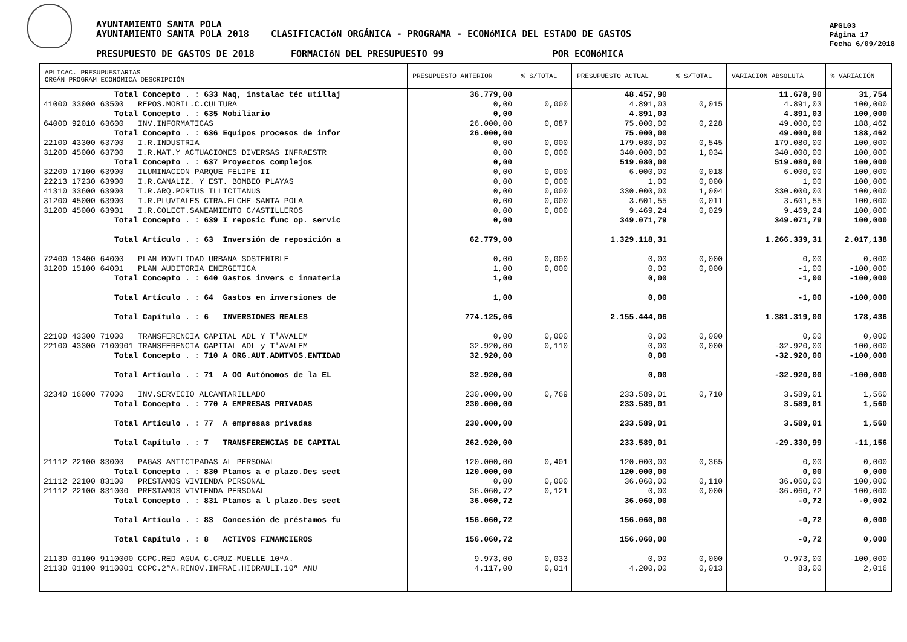AYUNTAMIENTO SANTA POLA
AYUNTAMIENTO SANTA POLA 2018 CLASIFICACIóN ORGÁNICA - PROGRAMA - ECONóMICA DEL ESTADO DE GASTOS
PRESUPUESTO DE GASTOS DE 2018 FORMACIóN DEL PRESUPUESTO 99 POR ECONóMICA
APGL03
Página 17
Fecha 6/09/2018
| APLICAC. PRESUPUESTARIAS ORGÁN PROGRAM ECONÓMICA DESCRIPCIÓN | PRESUPUESTO ANTERIOR | % S/TOTAL | PRESUPUESTO ACTUAL | % S/TOTAL | VARIACIÓN ABSOLUTA | % VARIACIÓN |
| --- | --- | --- | --- | --- | --- | --- |
| Total Concepto . : 633 Maq, instalac téc utillaj | 36.779,00 | | 48.457,90 | | 11.678,90 | 31,754 |
| 41000 33000 63500 REPOS.MOBIL.C.CULTURA | 0,00 | 0,000 | 4.891,03 | 0,015 | 4.891,03 | 100,000 |
| Total Concepto . : 635 Mobiliario | 0,00 | | 4.891,03 | | 4.891,03 | 100,000 |
| 64000 92010 63600 INV.INFORMATICAS | 26.000,00 | 0,087 | 75.000,00 | 0,228 | 49.000,00 | 188,462 |
| Total Concepto . : 636 Equipos procesos de infor | 26.000,00 | | 75.000,00 | | 49.000,00 | 188,462 |
| 22100 43300 63700 I.R.INDUSTRIA | 0,00 | 0,000 | 179.080,00 | 0,545 | 179.080,00 | 100,000 |
| 31200 45000 63700 I.R.MAT.Y ACTUACIONES DIVERSAS INFRAESTR | 0,00 | 0,000 | 340.000,00 | 1,034 | 340.000,00 | 100,000 |
| Total Concepto . : 637 Proyectos complejos | 0,00 | | 519.080,00 | | 519.080,00 | 100,000 |
| 32200 17100 63900 ILUMINACION PARQUE FELIPE II | 0,00 | 0,000 | 6.000,00 | 0,018 | 6.000,00 | 100,000 |
| 22213 17230 63900 I.R.CANALIZ. Y EST. BOMBEO PLAYAS | 0,00 | 0,000 | 1,00 | 0,000 | 1,00 | 100,000 |
| 41310 33600 63900 I.R.ARQ.PORTUS ILLICITANUS | 0,00 | 0,000 | 330.000,00 | 1,004 | 330.000,00 | 100,000 |
| 31200 45000 63900 I.R.PLUVIALES CTRA.ELCHE-SANTA POLA | 0,00 | 0,000 | 3.601,55 | 0,011 | 3.601,55 | 100,000 |
| 31200 45000 63901 I.R.COLECT.SANEAMIENTO C/ASTILLEROS | 0,00 | 0,000 | 9.469,24 | 0,029 | 9.469,24 | 100,000 |
| Total Concepto . : 639 I reposic func op. servic | 0,00 | | 349.071,79 | | 349.071,79 | 100,000 |
| Total Artículo . : 63 Inversión de reposición a | 62.779,00 | | 1.329.118,31 | | 1.266.339,31 | 2.017,138 |
| 72400 13400 64000 PLAN MOVILIDAD URBANA SOSTENIBLE | 0,00 | 0,000 | 0,00 | 0,000 | 0,00 | 0,000 |
| 31200 15100 64001 PLAN AUDITORIA ENERGETICA | 1,00 | 0,000 | 0,00 | 0,000 | -1,00 | -100,000 |
| Total Concepto . : 640 Gastos invers c inmateria | 1,00 | | 0,00 | | -1,00 | -100,000 |
| Total Artículo . : 64 Gastos en inversiones de | 1,00 | | 0,00 | | -1,00 | -100,000 |
| Total Capítulo . : 6 INVERSIONES REALES | 774.125,06 | | 2.155.444,06 | | 1.381.319,00 | 178,436 |
| 22100 43300 71000 TRANSFERENCIA CAPITAL ADL Y T'AVALEM | 0,00 | 0,000 | 0,00 | 0,000 | 0,00 | 0,000 |
| 22100 43300 7100901 TRANSFERENCIA CAPITAL ADL y T'AVALEM | 32.920,00 | 0,110 | 0,00 | 0,000 | -32.920,00 | -100,000 |
| Total Concepto . : 710 A ORG.AUT.ADMTVOS.ENTIDAD | 32.920,00 | | 0,00 | | -32.920,00 | -100,000 |
| Total Artículo . : 71 A OO Autónomos de la EL | 32.920,00 | | 0,00 | | -32.920,00 | -100,000 |
| 32340 16000 77000 INV.SERVICIO ALCANTARILLADO | 230.000,00 | 0,769 | 233.589,01 | 0,710 | 3.589,01 | 1,560 |
| Total Concepto . : 770 A EMPRESAS PRIVADAS | 230.000,00 | | 233.589,01 | | 3.589,01 | 1,560 |
| Total Artículo . : 77 A empresas privadas | 230.000,00 | | 233.589,01 | | 3.589,01 | 1,560 |
| Total Capítulo . : 7 TRANSFERENCIAS DE CAPITAL | 262.920,00 | | 233.589,01 | | -29.330,99 | -11,156 |
| 21112 22100 83000 PAGAS ANTICIPADAS AL PERSONAL | 120.000,00 | 0,401 | 120.000,00 | 0,365 | 0,00 | 0,000 |
| Total Concepto . : 830 Ptamos a c plazo.Des sect | 120.000,00 | | 120.000,00 | | 0,00 | 0,000 |
| 21112 22100 83100 PRESTAMOS VIVIENDA PERSONAL | 0,00 | 0,000 | 36.060,00 | 0,110 | 36.060,00 | 100,000 |
| 21112 22100 831000 PRESTAMOS VIVIENDA PERSONAL | 36.060,72 | 0,121 | 0,00 | 0,000 | -36.060,72 | -100,000 |
| Total Concepto . : 831 Ptamos a l plazo.Des sect | 36.060,72 | | 36.060,00 | | -0,72 | -0,002 |
| Total Artículo . : 83 Concesión de préstamos fu | 156.060,72 | | 156.060,00 | | -0,72 | 0,000 |
| Total Capítulo . : 8 ACTIVOS FINANCIEROS | 156.060,72 | | 156.060,00 | | -0,72 | 0,000 |
| 21130 01100 9110000 CCPC.RED AGUA C.CRUZ-MUELLE 10ªA. | 9.973,00 | 0,033 | 0,00 | 0,000 | -9.973,00 | -100,000 |
| 21130 01100 9110001 CCPC.2ªA.RENOV.INFRAE.HIDRAULI.10ª ANU | 4.117,00 | 0,014 | 4.200,00 | 0,013 | 83,00 | 2,016 |